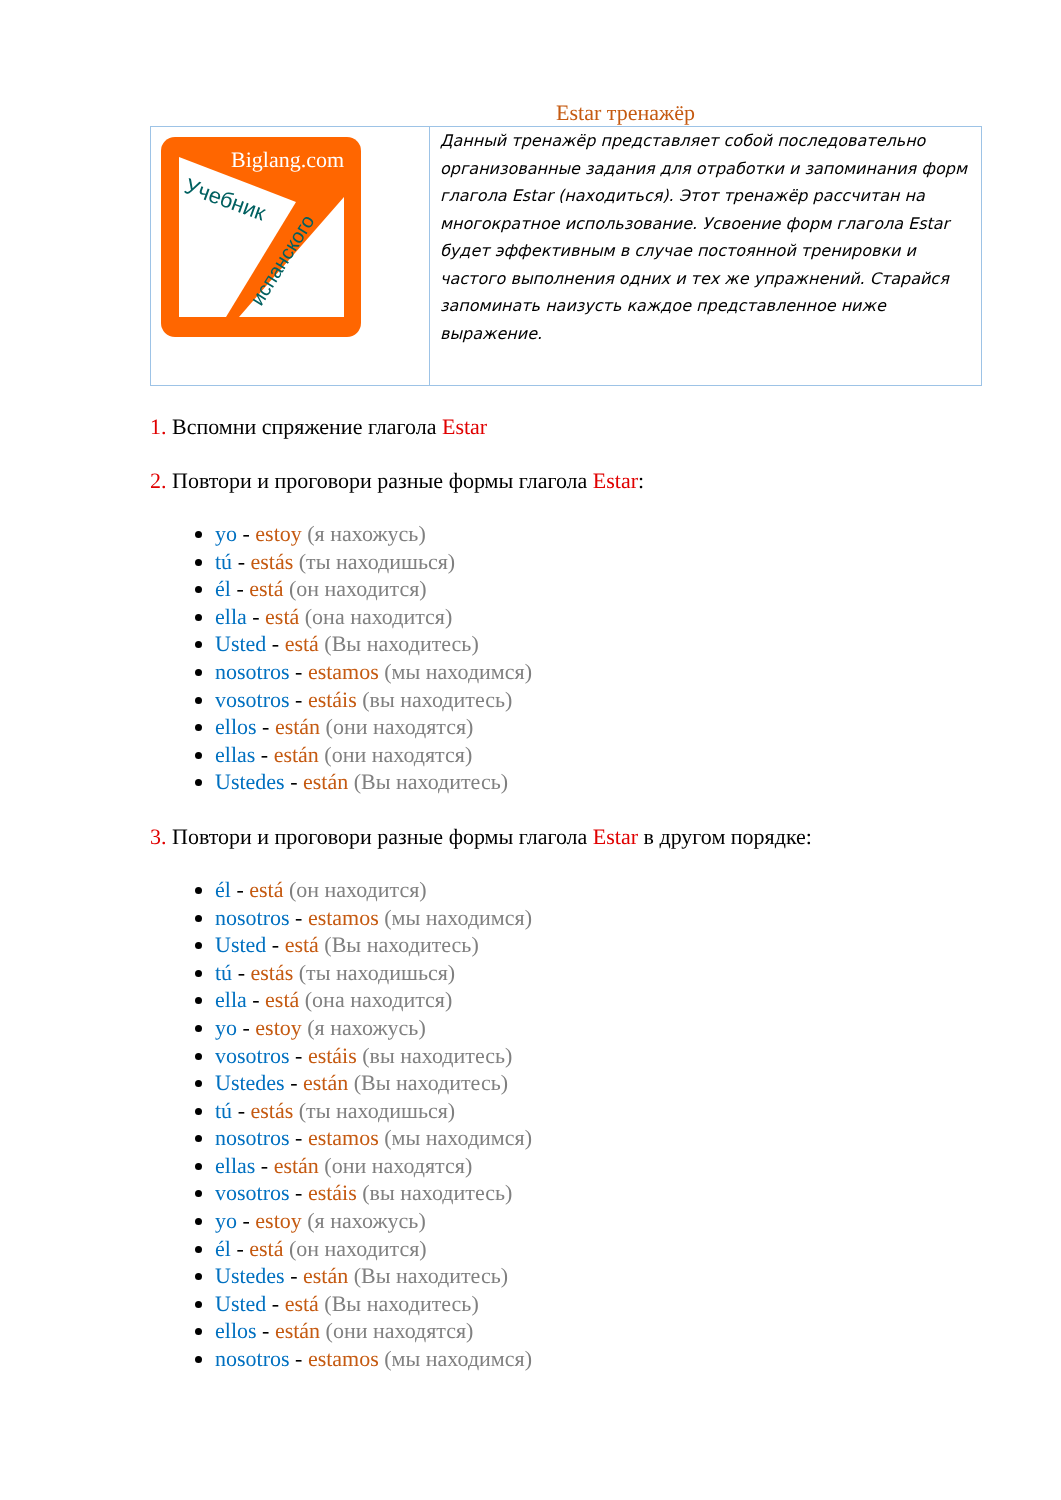Estar тренажёр
| Biglang.com Учебник испанского | Данный тренажёр представляет собой последовательно организованные задания для отработки и запоминания форм глагола Estar (находиться). Этот тренажёр рассчитан на многократное использование. Усвоение форм глагола Estar будет эффективным в случае постоянной тренировки и частого выполнения одних и тех же упражнений. Старайся запоминать наизусть каждое представленное ниже выражение. |
1. Вспомни спряжение глагола Estar
2. Повтори и проговори разные формы глагола Estar:
yo - estoy (я нахожусь)
tú - estás (ты находишься)
él - está (он находится)
ella - está (она находится)
Usted - está (Вы находитесь)
nosotros - estamos (мы находимся)
vosotros - estáis (вы находитесь)
ellos - están (они находятся)
ellas - están (они находятся)
Ustedes - están (Вы находитесь)
3. Повтори и проговори разные формы глагола Estar в другом порядке:
él - está (он находится)
nosotros - estamos (мы находимся)
Usted - está (Вы находитесь)
tú - estás (ты находишься)
ella - está (она находится)
yo - estoy (я нахожусь)
vosotros - estáis (вы находитесь)
Ustedes - están (Вы находитесь)
tú - estás (ты находишься)
nosotros - estamos (мы находимся)
ellas - están (они находятся)
vosotros - estáis (вы находитесь)
yo - estoy (я нахожусь)
él - está (он находится)
Ustedes - están (Вы находитесь)
Usted - está (Вы находитесь)
ellos - están (они находятся)
nosotros - estamos (мы находимся)